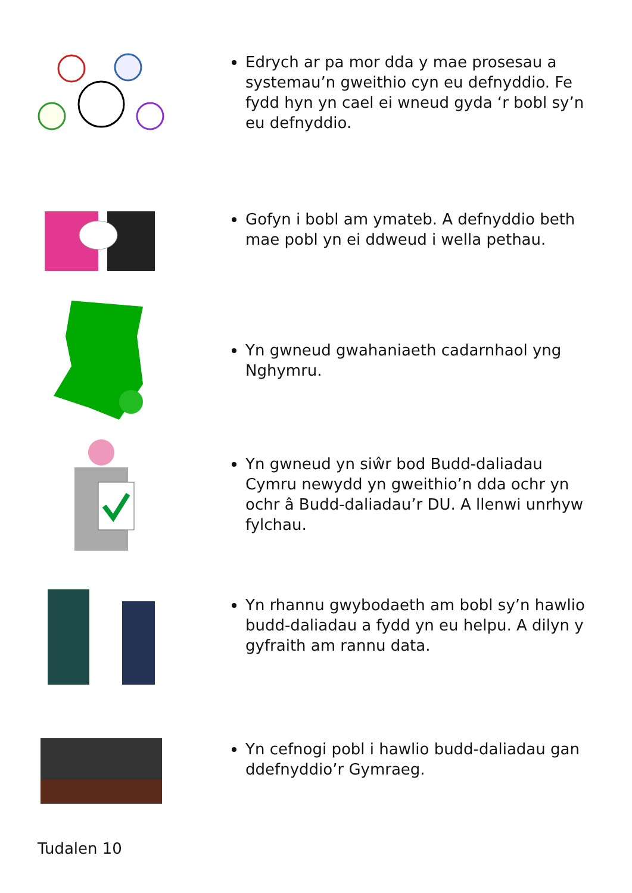Edrych ar pa mor dda y mae prosesau a systemau’n gweithio cyn eu defnyddio. Fe fydd hyn yn cael ei wneud gyda ‘r bobl sy’n eu defnyddio.
Gofyn i bobl am ymateb. A defnyddio beth mae pobl yn ei ddweud i wella pethau.
Yn gwneud gwahaniaeth cadarnhaol yng Nghymru.
Yn gwneud yn siŵr bod Budd-daliadau Cymru newydd yn gweithio’n dda ochr yn ochr â Budd-daliadau’r DU. A llenwi unrhyw fylchau.
Yn rhannu gwybodaeth am bobl sy’n hawlio budd-daliadau a fydd yn eu helpu. A dilyn y gyfraith am rannu data.
Yn cefnogi pobl i hawlio budd-daliadau gan ddefnyddio’r Gymraeg.
Tudalen 10